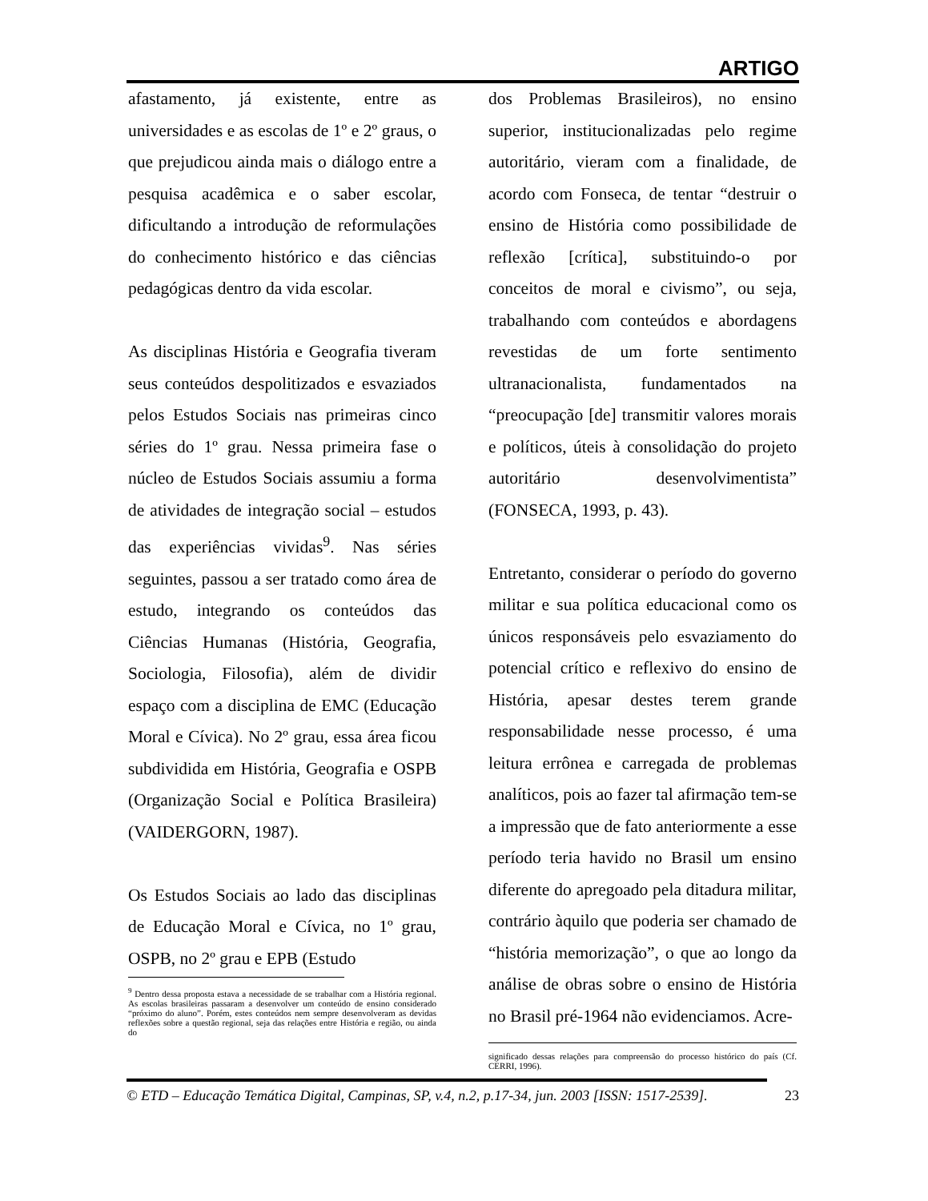ARTIGO
afastamento, já existente, entre as universidades e as escolas de 1º e 2º graus, o que prejudicou ainda mais o diálogo entre a pesquisa acadêmica e o saber escolar, dificultando a introdução de reformulações do conhecimento histórico e das ciências pedagógicas dentro da vida escolar.
As disciplinas História e Geografia tiveram seus conteúdos despolitizados e esvaziados pelos Estudos Sociais nas primeiras cinco séries do 1º grau. Nessa primeira fase o núcleo de Estudos Sociais assumiu a forma de atividades de integração social – estudos das experiências vividas<sup>9</sup>. Nas séries seguintes, passou a ser tratado como área de estudo, integrando os conteúdos das Ciências Humanas (História, Geografia, Sociologia, Filosofia), além de dividir espaço com a disciplina de EMC (Educação Moral e Cívica). No 2º grau, essa área ficou subdividida em História, Geografia e OSPB (Organização Social e Política Brasileira) (VAIDERGORN, 1987).
Os Estudos Sociais ao lado das disciplinas de Educação Moral e Cívica, no 1º grau, OSPB, no 2º grau e EPB (Estudo
dos Problemas Brasileiros), no ensino superior, institucionalizadas pelo regime autoritário, vieram com a finalidade, de acordo com Fonseca, de tentar “destruir o ensino de História como possibilidade de reflexão [crítica], substituindo-o por conceitos de moral e civismo”, ou seja, trabalhando com conteúdos e abordagens revestidas de um forte sentimento ultranacionalista, fundamentados na “preocupação [de] transmitir valores morais e políticos, úteis à consolidação do projeto autoritário desenvolvimentista” (FONSECA, 1993, p. 43).
Entretanto, considerar o período do governo militar e sua política educacional como os únicos responsáveis pelo esvaziamento do potencial crítico e reflexivo do ensino de História, apesar destes terem grande responsabilidade nesse processo, é uma leitura errônea e carregada de problemas analíticos, pois ao fazer tal afirmação tem-se a impressão que de fato anteriormente a esse período teria havido no Brasil um ensino diferente do apregoado pela ditadura militar, contrário àquilo que poderia ser chamado de “história memorização”, o que ao longo da análise de obras sobre o ensino de História no Brasil pré-1964 não evidenciamos. Acre-
<sup>9</sup> Dentro dessa proposta estava a necessidade de se trabalhar com a História regional. As escolas brasileiras passaram a desenvolver um conteúdo de ensino considerado “próximo do aluno”. Porém, estes conteúdos nem sempre desenvolveram as devidas reflexões sobre a questão regional, seja das relações entre História e região, ou ainda do
significado dessas relações para compreensão do processo histórico do país (Cf. CERRI, 1996).
© ETD – Educação Temática Digital, Campinas, SP, v.4, n.2, p.17-34, jun. 2003 [ISSN: 1517-2539]. 23